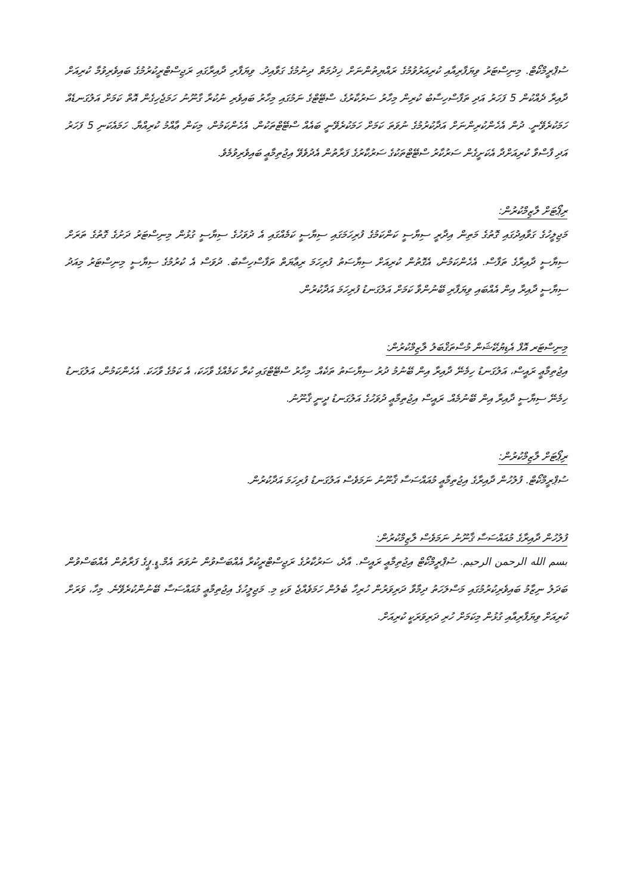ސުޕްރީމްކޯޓް. މިނިސްޓަރު ވިޔަފާރިއާއި ކުރިއަރުވުމުގެ ރައްޔިތުންނަށް ޚިދުމަތް ދިނުމުގެ ގަވާއިދު. ވިޔަފާރި ދާއިރާގައި ރަޖިސްޓްރީކުރުމުގެ ބައިވެރިވުމާ ކުރިއަށް ދާއިރާ ދެއްކުން 5 ފަހަރު އަދި ތަފާސްހިސާބު ކުރިން މިހާރު ސަރުކާރުގެ، ސްޓޭޓްގެ ނަމުގައި މިހާރު ބައިވެރި ނުކުރާ ގާނޫނު ހަމަޖެހިގެން އޮތް ކަމަށް އަލުގަނޑެއް ހަމަކުރެވޭނީ. ދުން އެހެންކުރިންނަށް އަދާކުރުމުގެ ނުވަތަ ކަމަށް ހަމަކުރެވޭނީ ބައެއް ސްޓޭޓްތަކުން. އެހެންކަމުން، މިކަން ޢާއްމު ކުރިއްޔާ. ހަމައެކަނި 5 ފަހަރު އަދި ފާސްވާ ކުރިއަށްދާ އެކަށީގެން ސަރުކާރު ސްޓޭޓްތަކުގެ ސަރުކާރުގެ ފަރާތުން އެދުވެވޭ އިޖުތިމާޢީ ބައިވެރިވުމެވެ.
ރިޕޯޓަށް ލާޒިމްކުރުން:
މަޖިލީހުގެ ގަވާއިދުގައި ގޮތުގެ މަތިން އިދާރީ ސިޔާސީ ކަންކަމުގެ ފުރިހަމަގައި ސިޔާސީ ކަމެއްގައި އެ ދުވަހުގެ ސިޔާސީ ގުޅުން މިނިސްޓަރު ދަށުގެ ގޮތުގެ ތަރަށް ސިޔާސީ ދާއިރާގެ ތަފާސް. އެހެންކަމުން، އެގޮތުން ކުރިއަށް ސިޔާސަތު ފުރިހަމަ ރިޢާޔަތް ތަފާސްހިސާބު. ދުވަސް އެ ކުރުމުގެ ސިޔާސީ މިނިސްޓަރު މިއަދު ސިޔާސީ ދާއިރާ އިން އެއްބައި ވިޔަފާރި ބޭނުންވާ ކަމަށް އަލުގަނޑު ފުރިހަމަ އަދާކުރުން.
މިނިސްޓަރ އޮފް އެޑިޔުކޭޝަން މުސްތަޤްބަލު ލާޒިމްކުރުން:
އިޖުތިމާޢީ ރައީސް، އަލުގަނޑު ހިމެނޭ ދާއިރާ އިން ބޭނުމު ދުރު ސިޔާސަތު ތަކެއް. މިހާރު ސްޓޭޓްގައި ކުރާ ކަމެއްގެ ވާހަކަ، އެ ކަމުގެ ވާހަކަ. އެހެންކަމުން، އަލުގަނޑު ހިމެނޭ ސިޔާސީ ދާއިރާ އިން ބޭނުމެއް. ރައީސް އިޖުތިމާޢީ ދުވަހުގެ އަލުގަނޑު ދީނީ ޤާނޫނު.
ރިޕޯޓަށް ލާޒިމްކުރުން:
ސުޕްރީމްކޯޓް. ފުލުހުން ދާއިރާގެ އިޖުތިމާޢީ މުއައްސަސާ ޤާނޫނު ނަމަވެސް އަލުގަނޑު ފުރިހަމަ އަދާކުރުން.
ފުލުހުން ދާއިރާގެ މުއައްސަސާ ޤާނޫނު ނަމަވެސް ލާޒިމްކުރުން:
بسم الله الرحمن الرحيم. ސުޕްރީމްކޯޓް އިޖުތިމާޢީ ރައީސް. އާދެ، ސަރުކާރުގެ ރަޖިސްޓްރީކުރާ އެއްބަސްވުން ނުވަތަ އެމް.ޑީ.ޕީގެ ފަރާތުން އެއްބަސްވުން ބަދަލު ނިޒާމު ބައިވެރިކުރުމުގައި މަސްލަހަތު ދިމާވާ ދަރިވަރުން ހުރިހާ ބެލުން ހަމަވެއްޖެ ވަކި މި. މަޖިލީހުގެ އިޖުތިމާޢީ މުއައްސަސާ ބޭނުންކުރެވޭނެ. މިހާ، ވަރަށް ކުރިއަށް ވިޔަފާރިއާއި ގުޅުން މިކަމަށް ހުރި ދަރިވަރަކީ ކުރިއަށް.